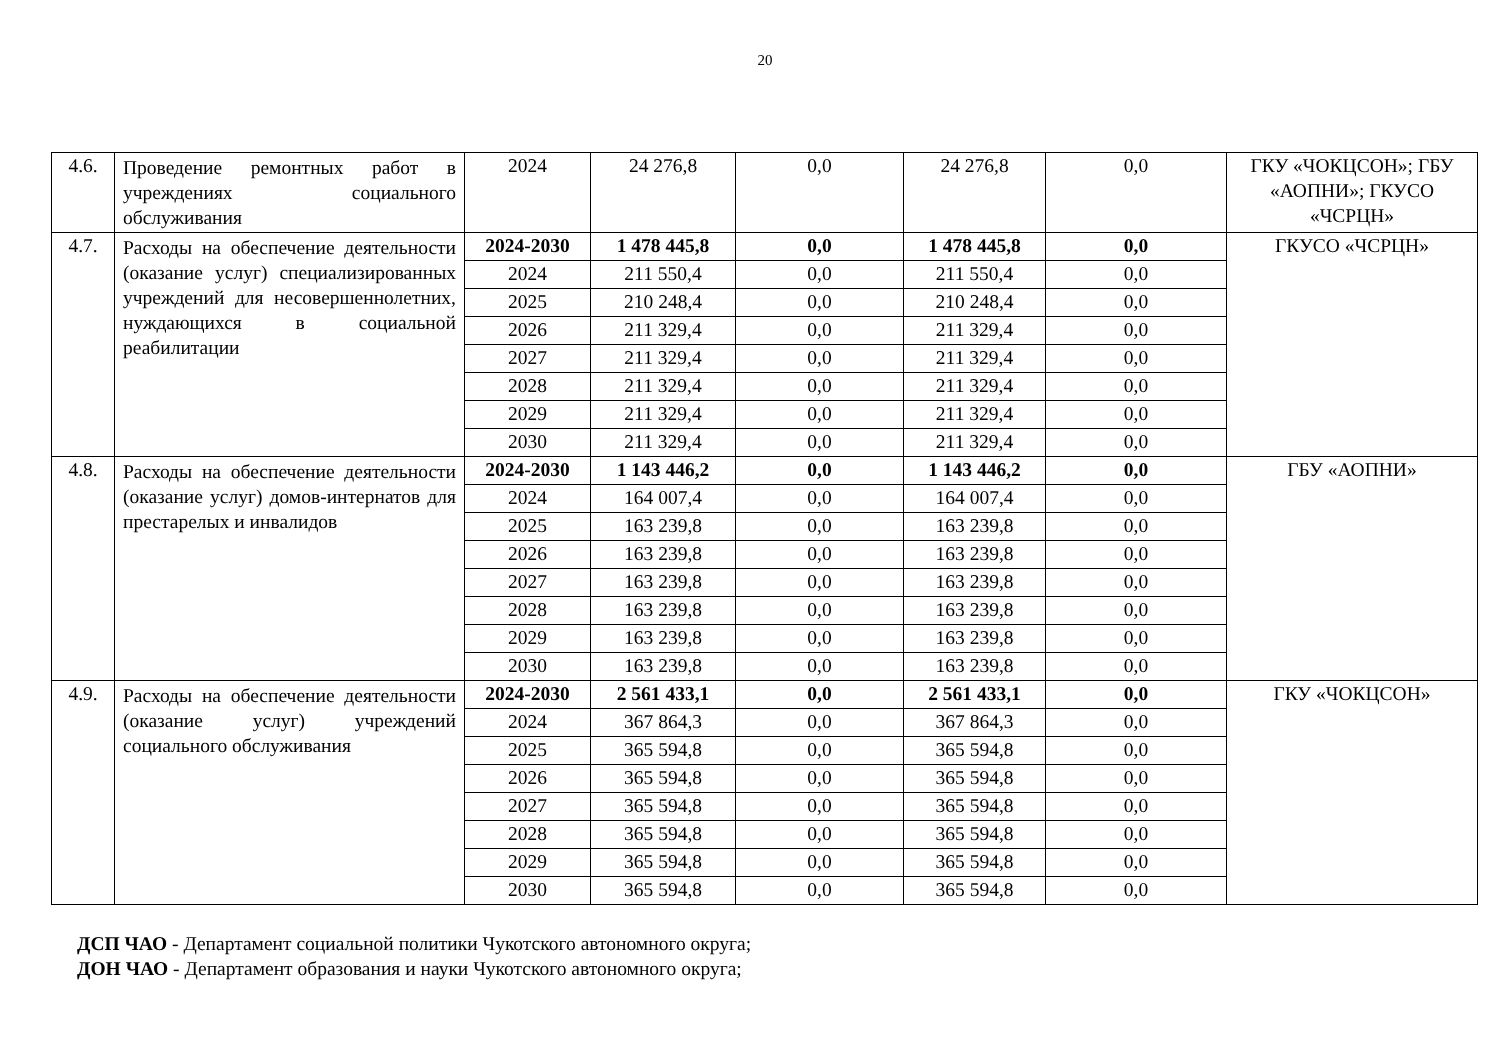20
| 4.6. | Проведение ремонтных работ в учреждениях социального обслуживания | 2024 | 24 276,8 | 0,0 | 24 276,8 | 0,0 | ГКУ «ЧОКЦСОН»; ГБУ «АОПНИ»; ГКУСО «ЧСРЦН» |
| 4.7. | Расходы на обеспечение деятельности (оказание услуг) специализированных учреждений для несовершеннолетних, нуждающихся в социальной реабилитации | 2024-2030 | 1 478 445,8 | 0,0 | 1 478 445,8 | 0,0 | ГКУСО «ЧСРЦН» |
| | | 2024 | 211 550,4 | 0,0 | 211 550,4 | 0,0 | |
| | | 2025 | 210 248,4 | 0,0 | 210 248,4 | 0,0 | |
| | | 2026 | 211 329,4 | 0,0 | 211 329,4 | 0,0 | |
| | | 2027 | 211 329,4 | 0,0 | 211 329,4 | 0,0 | |
| | | 2028 | 211 329,4 | 0,0 | 211 329,4 | 0,0 | |
| | | 2029 | 211 329,4 | 0,0 | 211 329,4 | 0,0 | |
| | | 2030 | 211 329,4 | 0,0 | 211 329,4 | 0,0 | |
| 4.8. | Расходы на обеспечение деятельности (оказание услуг) домов-интернатов для престарелых и инвалидов | 2024-2030 | 1 143 446,2 | 0,0 | 1 143 446,2 | 0,0 | ГБУ «АОПНИ» |
| | | 2024 | 164 007,4 | 0,0 | 164 007,4 | 0,0 | |
| | | 2025 | 163 239,8 | 0,0 | 163 239,8 | 0,0 | |
| | | 2026 | 163 239,8 | 0,0 | 163 239,8 | 0,0 | |
| | | 2027 | 163 239,8 | 0,0 | 163 239,8 | 0,0 | |
| | | 2028 | 163 239,8 | 0,0 | 163 239,8 | 0,0 | |
| | | 2029 | 163 239,8 | 0,0 | 163 239,8 | 0,0 | |
| | | 2030 | 163 239,8 | 0,0 | 163 239,8 | 0,0 | |
| 4.9. | Расходы на обеспечение деятельности (оказание услуг) учреждений социального обслуживания | 2024-2030 | 2 561 433,1 | 0,0 | 2 561 433,1 | 0,0 | ГКУ «ЧОКЦСОН» |
| | | 2024 | 367 864,3 | 0,0 | 367 864,3 | 0,0 | |
| | | 2025 | 365 594,8 | 0,0 | 365 594,8 | 0,0 | |
| | | 2026 | 365 594,8 | 0,0 | 365 594,8 | 0,0 | |
| | | 2027 | 365 594,8 | 0,0 | 365 594,8 | 0,0 | |
| | | 2028 | 365 594,8 | 0,0 | 365 594,8 | 0,0 | |
| | | 2029 | 365 594,8 | 0,0 | 365 594,8 | 0,0 | |
| | | 2030 | 365 594,8 | 0,0 | 365 594,8 | 0,0 | |
ДСП ЧАО - Департамент социальной политики Чукотского автономного округа;
ДОН ЧАО - Департамент образования и науки Чукотского автономного округа;